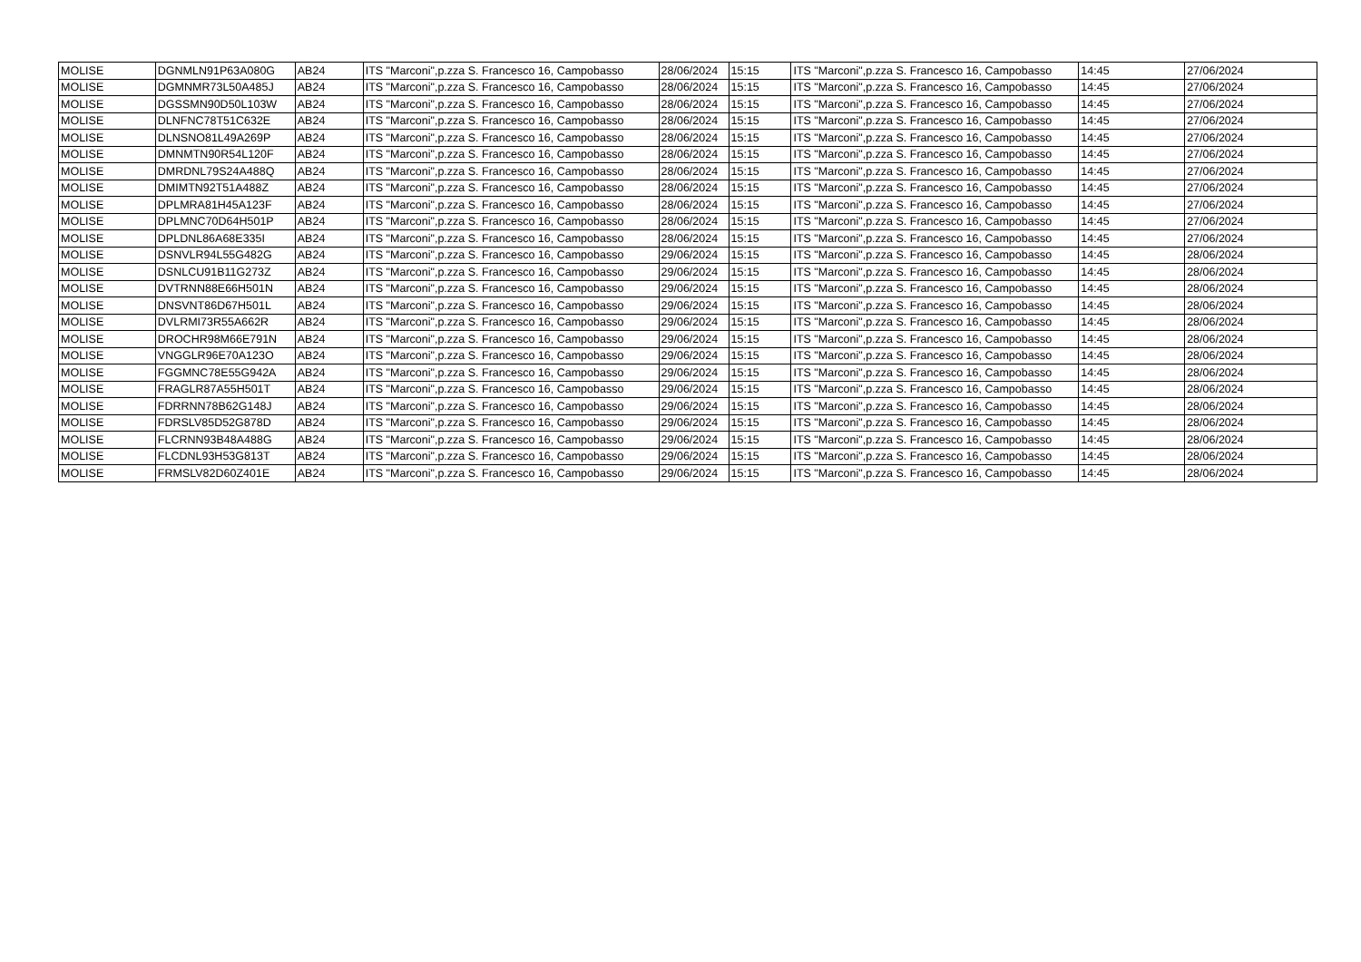| MOLISE | DGNMLN91P63A080G | AB24 | ITS "Marconi",p.zza S. Francesco 16, Campobasso | 28/06/2024 | 15:15 | ITS "Marconi",p.zza S. Francesco 16, Campobasso | 14:45 | 27/06/2024 |
| MOLISE | DGMNMR73L50A485J | AB24 | ITS "Marconi",p.zza S. Francesco 16, Campobasso | 28/06/2024 | 15:15 | ITS "Marconi",p.zza S. Francesco 16, Campobasso | 14:45 | 27/06/2024 |
| MOLISE | DGSSMN90D50L103W | AB24 | ITS "Marconi",p.zza S. Francesco 16, Campobasso | 28/06/2024 | 15:15 | ITS "Marconi",p.zza S. Francesco 16, Campobasso | 14:45 | 27/06/2024 |
| MOLISE | DLNFNC78T51C632E | AB24 | ITS "Marconi",p.zza S. Francesco 16, Campobasso | 28/06/2024 | 15:15 | ITS "Marconi",p.zza S. Francesco 16, Campobasso | 14:45 | 27/06/2024 |
| MOLISE | DLNSNO81L49A269P | AB24 | ITS "Marconi",p.zza S. Francesco 16, Campobasso | 28/06/2024 | 15:15 | ITS "Marconi",p.zza S. Francesco 16, Campobasso | 14:45 | 27/06/2024 |
| MOLISE | DMNMTN90R54L120F | AB24 | ITS "Marconi",p.zza S. Francesco 16, Campobasso | 28/06/2024 | 15:15 | ITS "Marconi",p.zza S. Francesco 16, Campobasso | 14:45 | 27/06/2024 |
| MOLISE | DMRDNL79S24A488Q | AB24 | ITS "Marconi",p.zza S. Francesco 16, Campobasso | 28/06/2024 | 15:15 | ITS "Marconi",p.zza S. Francesco 16, Campobasso | 14:45 | 27/06/2024 |
| MOLISE | DMIMTN92T51A488Z | AB24 | ITS "Marconi",p.zza S. Francesco 16, Campobasso | 28/06/2024 | 15:15 | ITS "Marconi",p.zza S. Francesco 16, Campobasso | 14:45 | 27/06/2024 |
| MOLISE | DPLMRA81H45A123F | AB24 | ITS "Marconi",p.zza S. Francesco 16, Campobasso | 28/06/2024 | 15:15 | ITS "Marconi",p.zza S. Francesco 16, Campobasso | 14:45 | 27/06/2024 |
| MOLISE | DPLMNC70D64H501P | AB24 | ITS "Marconi",p.zza S. Francesco 16, Campobasso | 28/06/2024 | 15:15 | ITS "Marconi",p.zza S. Francesco 16, Campobasso | 14:45 | 27/06/2024 |
| MOLISE | DPLDNL86A68E335I | AB24 | ITS "Marconi",p.zza S. Francesco 16, Campobasso | 28/06/2024 | 15:15 | ITS "Marconi",p.zza S. Francesco 16, Campobasso | 14:45 | 27/06/2024 |
| MOLISE | DSNVLR94L55G482G | AB24 | ITS "Marconi",p.zza S. Francesco 16, Campobasso | 29/06/2024 | 15:15 | ITS "Marconi",p.zza S. Francesco 16, Campobasso | 14:45 | 28/06/2024 |
| MOLISE | DSNLCU91B11G273Z | AB24 | ITS "Marconi",p.zza S. Francesco 16, Campobasso | 29/06/2024 | 15:15 | ITS "Marconi",p.zza S. Francesco 16, Campobasso | 14:45 | 28/06/2024 |
| MOLISE | DVTRNN88E66H501N | AB24 | ITS "Marconi",p.zza S. Francesco 16, Campobasso | 29/06/2024 | 15:15 | ITS "Marconi",p.zza S. Francesco 16, Campobasso | 14:45 | 28/06/2024 |
| MOLISE | DNSVNT86D67H501L | AB24 | ITS "Marconi",p.zza S. Francesco 16, Campobasso | 29/06/2024 | 15:15 | ITS "Marconi",p.zza S. Francesco 16, Campobasso | 14:45 | 28/06/2024 |
| MOLISE | DVLRMI73R55A662R | AB24 | ITS "Marconi",p.zza S. Francesco 16, Campobasso | 29/06/2024 | 15:15 | ITS "Marconi",p.zza S. Francesco 16, Campobasso | 14:45 | 28/06/2024 |
| MOLISE | DROCHR98M66E791N | AB24 | ITS "Marconi",p.zza S. Francesco 16, Campobasso | 29/06/2024 | 15:15 | ITS "Marconi",p.zza S. Francesco 16, Campobasso | 14:45 | 28/06/2024 |
| MOLISE | VNGGLR96E70A123O | AB24 | ITS "Marconi",p.zza S. Francesco 16, Campobasso | 29/06/2024 | 15:15 | ITS "Marconi",p.zza S. Francesco 16, Campobasso | 14:45 | 28/06/2024 |
| MOLISE | FGGMNC78E55G942A | AB24 | ITS "Marconi",p.zza S. Francesco 16, Campobasso | 29/06/2024 | 15:15 | ITS "Marconi",p.zza S. Francesco 16, Campobasso | 14:45 | 28/06/2024 |
| MOLISE | FRAGLR87A55H501T | AB24 | ITS "Marconi",p.zza S. Francesco 16, Campobasso | 29/06/2024 | 15:15 | ITS "Marconi",p.zza S. Francesco 16, Campobasso | 14:45 | 28/06/2024 |
| MOLISE | FDRRNN78B62G148J | AB24 | ITS "Marconi",p.zza S. Francesco 16, Campobasso | 29/06/2024 | 15:15 | ITS "Marconi",p.zza S. Francesco 16, Campobasso | 14:45 | 28/06/2024 |
| MOLISE | FDRSLV85D52G878D | AB24 | ITS "Marconi",p.zza S. Francesco 16, Campobasso | 29/06/2024 | 15:15 | ITS "Marconi",p.zza S. Francesco 16, Campobasso | 14:45 | 28/06/2024 |
| MOLISE | FLCRNN93B48A488G | AB24 | ITS "Marconi",p.zza S. Francesco 16, Campobasso | 29/06/2024 | 15:15 | ITS "Marconi",p.zza S. Francesco 16, Campobasso | 14:45 | 28/06/2024 |
| MOLISE | FLCDNL93H53G813T | AB24 | ITS "Marconi",p.zza S. Francesco 16, Campobasso | 29/06/2024 | 15:15 | ITS "Marconi",p.zza S. Francesco 16, Campobasso | 14:45 | 28/06/2024 |
| MOLISE | FRMSLV82D60Z401E | AB24 | ITS "Marconi",p.zza S. Francesco 16, Campobasso | 29/06/2024 | 15:15 | ITS "Marconi",p.zza S. Francesco 16, Campobasso | 14:45 | 28/06/2024 |